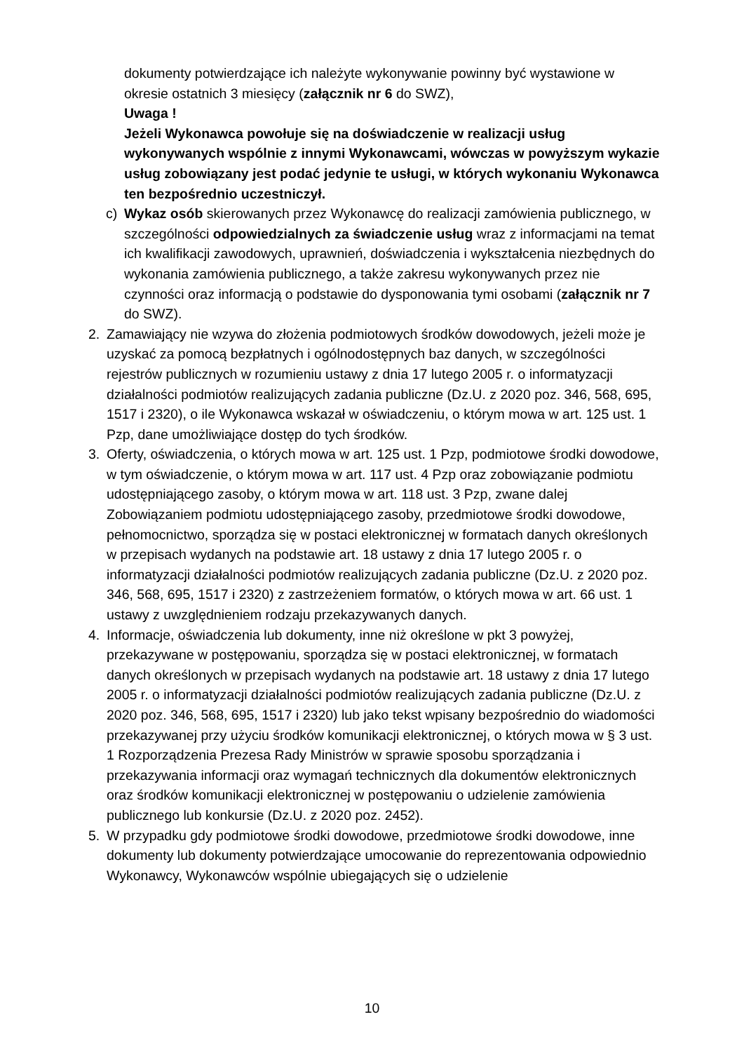dokumenty potwierdzające ich należyte wykonywanie powinny być wystawione w okresie ostatnich 3 miesięcy (załącznik nr 6 do SWZ),
Uwaga !
Jeżeli Wykonawca powołuje się na doświadczenie w realizacji usług wykonywanych wspólnie z innymi Wykonawcami, wówczas w powyższym wykazie usług zobowiązany jest podać jedynie te usługi, w których wykonaniu Wykonawca ten bezpośrednio uczestniczył.
c) Wykaz osób skierowanych przez Wykonawcę do realizacji zamówienia publicznego, w szczególności odpowiedzialnych za świadczenie usług wraz z informacjami na temat ich kwalifikacji zawodowych, uprawnień, doświadczenia i wykształcenia niezbędnych do wykonania zamówienia publicznego, a także zakresu wykonywanych przez nie czynności oraz informacją o podstawie do dysponowania tymi osobami (załącznik nr 7 do SWZ).
2. Zamawiający nie wzywa do złożenia podmiotowych środków dowodowych, jeżeli może je uzyskać za pomocą bezpłatnych i ogólnodostępnych baz danych, w szczególności rejestrów publicznych w rozumieniu ustawy z dnia 17 lutego 2005 r. o informatyzacji działalności podmiotów realizujących zadania publiczne (Dz.U. z 2020 poz. 346, 568, 695, 1517 i 2320), o ile Wykonawca wskazał w oświadczeniu, o którym mowa w art. 125 ust. 1 Pzp, dane umożliwiające dostęp do tych środków.
3. Oferty, oświadczenia, o których mowa w art. 125 ust. 1 Pzp, podmiotowe środki dowodowe, w tym oświadczenie, o którym mowa w art. 117 ust. 4 Pzp oraz zobowiązanie podmiotu udostępniającego zasoby, o którym mowa w art. 118 ust. 3 Pzp, zwane dalej Zobowiązaniem podmiotu udostępniającego zasoby, przedmiotowe środki dowodowe, pełnomocnictwo, sporządza się w postaci elektronicznej w formatach danych określonych w przepisach wydanych na podstawie art. 18 ustawy z dnia 17 lutego 2005 r. o informatyzacji działalności podmiotów realizujących zadania publiczne (Dz.U. z 2020 poz. 346, 568, 695, 1517 i 2320) z zastrzeżeniem formatów, o których mowa w art. 66 ust. 1 ustawy z uwzględnieniem rodzaju przekazywanych danych.
4. Informacje, oświadczenia lub dokumenty, inne niż określone w pkt 3 powyżej, przekazywane w postępowaniu, sporządza się w postaci elektronicznej, w formatach danych określonych w przepisach wydanych na podstawie art. 18 ustawy z dnia 17 lutego 2005 r. o informatyzacji działalności podmiotów realizujących zadania publiczne (Dz.U. z 2020 poz. 346, 568, 695, 1517 i 2320) lub jako tekst wpisany bezpośrednio do wiadomości przekazywanej przy użyciu środków komunikacji elektronicznej, o których mowa w § 3 ust. 1 Rozporządzenia Prezesa Rady Ministrów w sprawie sposobu sporządzania i przekazywania informacji oraz wymagań technicznych dla dokumentów elektronicznych oraz środków komunikacji elektronicznej w postępowaniu o udzielenie zamówienia publicznego lub konkursie (Dz.U. z 2020 poz. 2452).
5. W przypadku gdy podmiotowe środki dowodowe, przedmiotowe środki dowodowe, inne dokumenty lub dokumenty potwierdzające umocowanie do reprezentowania odpowiednio Wykonawcy, Wykonawców wspólnie ubiegających się o udzielenie
10